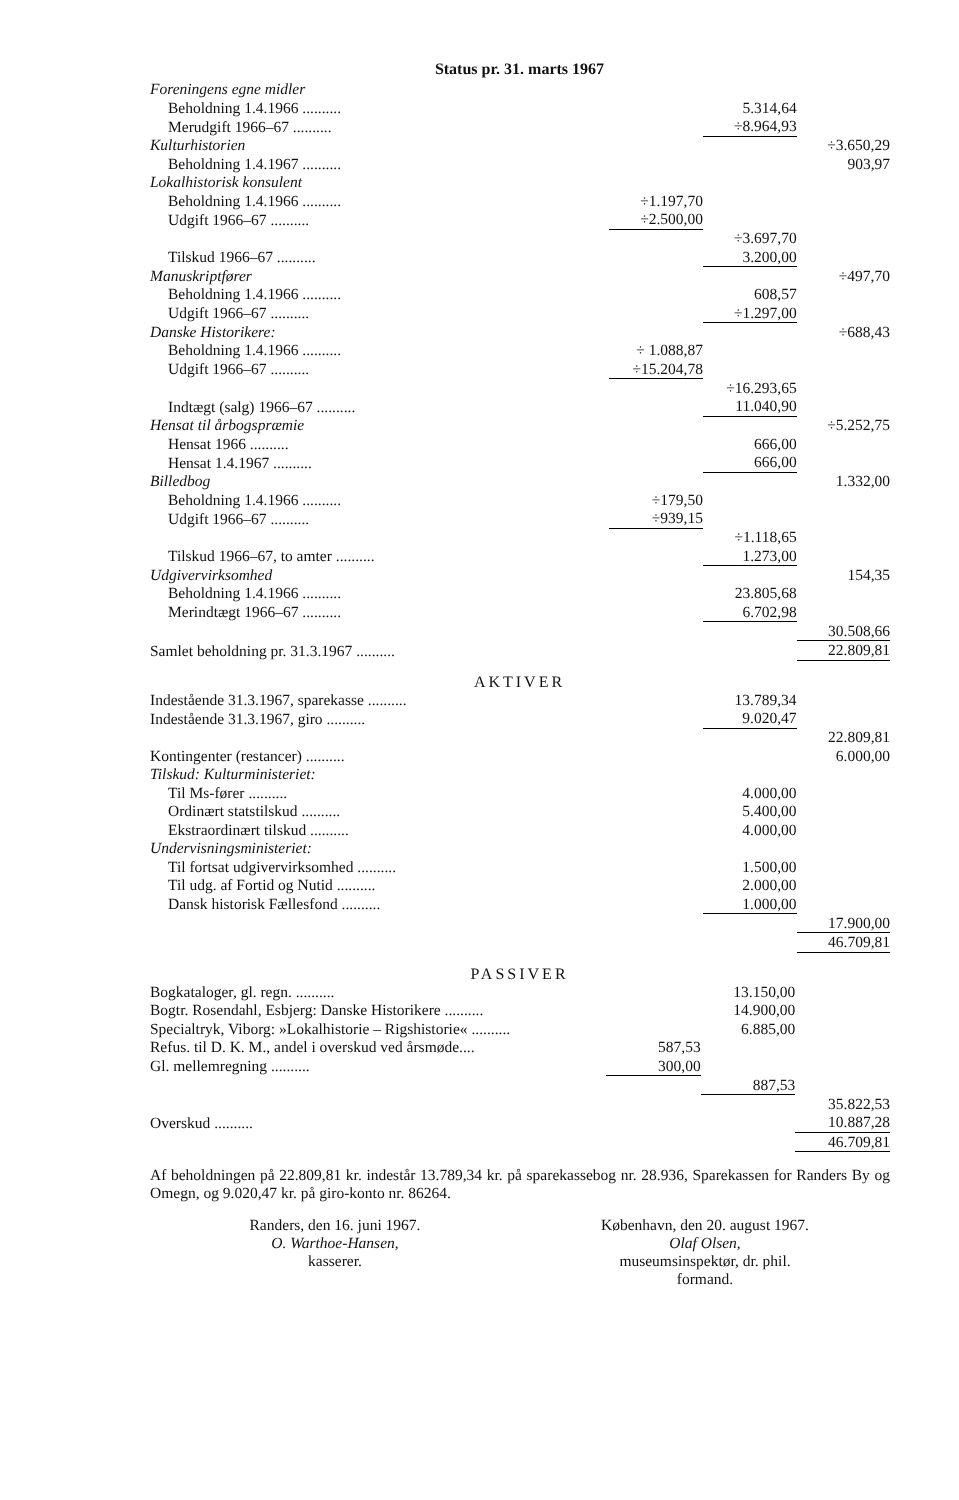Status pr. 31. marts 1967
| Foreningens egne midler | | | |
| Beholdning 1.4.1966 .......... | | 5.314,64 | |
| Merudgift 1966–67 .......... | | ÷8.964,93 | |
| Kulturhistorien | | | ÷3.650,29 |
| Beholdning 1.4.1967 .......... | | | 903,97 |
| Lokalhistorisk konsulent | | | |
| Beholdning 1.4.1966 .......... | ÷1.197,70 | | |
| Udgift 1966–67 .......... | ÷2.500,00 | | |
| | | ÷3.697,70 | |
| Tilskud 1966–67 .......... | | 3.200,00 | |
| Manuskriptfører | | | ÷497,70 |
| Beholdning 1.4.1966 .......... | | 608,57 | |
| Udgift 1966–67 .......... | | ÷1.297,00 | |
| Danske Historikere: | | | ÷688,43 |
| Beholdning 1.4.1966 .......... | ÷ 1.088,87 | | |
| Udgift 1966–67 .......... | ÷15.204,78 | | |
| | | ÷16.293,65 | |
| Indtægt (salg) 1966–67 .......... | | 11.040,90 | |
| Hensat til årbogspræmie | | | ÷5.252,75 |
| Hensat 1966 .......... | | 666,00 | |
| Hensat 1.4.1967 .......... | | 666,00 | |
| Billedbog | | | 1.332,00 |
| Beholdning 1.4.1966 .......... | ÷179,50 | | |
| Udgift 1966–67 .......... | ÷939,15 | | |
| | | ÷1.118,65 | |
| Tilskud 1966–67, to amter .......... | | 1.273,00 | |
| Udgivervirksomhed | | | 154,35 |
| Beholdning 1.4.1966 .......... | | 23.805,68 | |
| Merindtægt 1966–67 .......... | | 6.702,98 | |
| | | | 30.508,66 |
| Samlet beholdning pr. 31.3.1967 .......... | | | 22.809,81 |
AKTIVER
| Indestående 31.3.1967, sparekasse .......... | | 13.789,34 | |
| Indestående 31.3.1967, giro .......... | | 9.020,47 | |
| | | | 22.809,81 |
| Kontingenter (restancer) .......... | | | 6.000,00 |
| Tilskud: Kulturministeriet: | | | |
| Til Ms-fører .......... | | 4.000,00 | |
| Ordinært statstilskud .......... | | 5.400,00 | |
| Ekstraordinært tilskud .......... | | 4.000,00 | |
| Undervisningsministeriet: | | | |
| Til fortsat udgivervirksomhed .......... | | 1.500,00 | |
| Til udg. af Fortid og Nutid .......... | | 2.000,00 | |
| Dansk historisk Fællesfond .......... | | 1.000,00 | |
| | | | 17.900,00 |
| | | | 46.709,81 |
PASSIVER
| Bogkataloger, gl. regn. .......... | | 13.150,00 | |
| Bogtr. Rosendahl, Esbjerg: Danske Historikere .......... | | 14.900,00 | |
| Specialtryk, Viborg: »Lokalhistorie – Rigshistorie« .......... | | 6.885,00 | |
| Refus. til D. K. M., andel i overskud ved årsmøde.... | 587,53 | | |
| Gl. mellemregning .......... | 300,00 | | |
| | | 887,53 | |
| | | | 35.822,53 |
| Overskud .......... | | | 10.887,28 |
| | | | 46.709,81 |
Af beholdningen på 22.809,81 kr. indestår 13.789,34 kr. på sparekassebog nr. 28.936, Sparekassen for Randers By og Omegn, og 9.020,47 kr. på giro-konto nr. 86264.
Randers, den 16. juni 1967.
O. Warthoe-Hansen,
kasserer.
København, den 20. august 1967.
Olaf Olsen,
museumsinspektør, dr. phil.
formand.